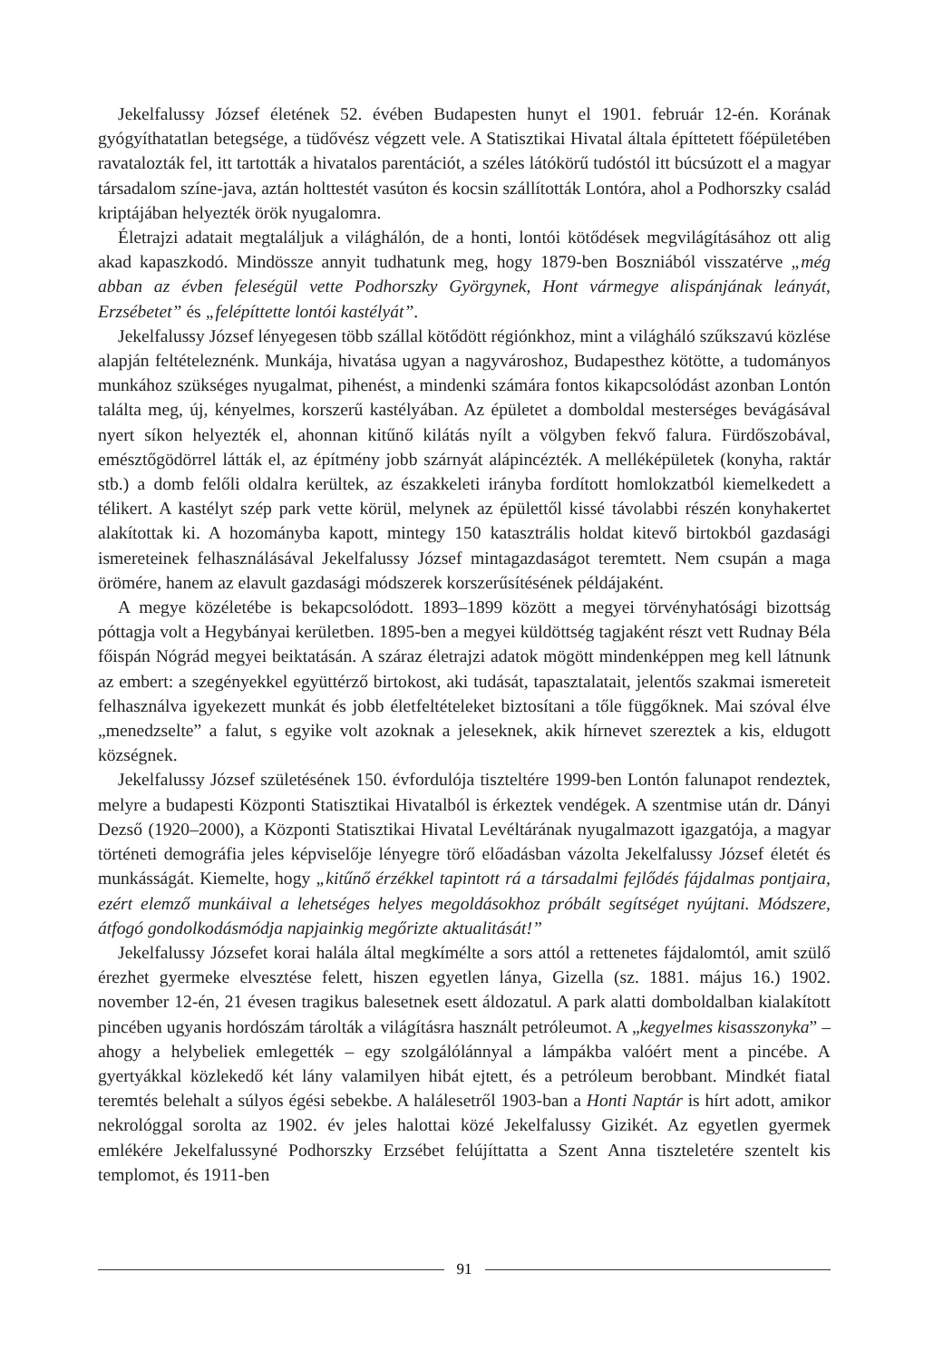Jekelfalussy József életének 52. évében Budapesten hunyt el 1901. február 12-én. Korának gyógyíthatatlan betegsége, a tüdővész végzett vele. A Statisztikai Hivatal általa építtetett főépületében ravatalozták fel, itt tartották a hivatalos parentációt, a széles látókörű tudóstól itt búcsúzott el a magyar társadalom színe-java, aztán holttestét vasúton és kocsin szállították Lontóra, ahol a Podhorszky család kriptájában helyezték örök nyugalomra.
Életrajzi adatait megtaláljuk a világhálón, de a honti, lontói kötődések megvilágításához ott alig akad kapaszkodó. Mindössze annyit tudhatunk meg, hogy 1879-ben Boszniából visszatérve „még abban az évben feleségül vette Podhorszky Györgynek, Hont vármegye alispánjának leányát, Erzsébetet” és „felépíttette lontói kastélyát”.
Jekelfalussy József lényegesen több szállal kötődött régiónkhoz, mint a világháló szűkszavú közlése alapján feltételeznénk. Munkája, hivatása ugyan a nagyvároshoz, Budapesthez kötötte, a tudományos munkához szükséges nyugalmat, pihenést, a mindenki számára fontos kikapcsolódást azonban Lontón találta meg, új, kényelmes, korszerű kastélyában. Az épületet a domboldal mesterséges bevágásával nyert síkon helyezték el, ahonnan kitűnő kilátás nyílt a völgyben fekvő falura. Fürdőszobával, emésztőgödörrel látták el, az építmény jobb szárnyát alápincézték. A melléképületek (konyha, raktár stb.) a domb felőli oldalra kerültek, az északkeleti irányba fordított homlokzatból kiemelkedett a télikert. A kastélyt szép park vette körül, melynek az épülettől kissé távolabbi részén konyhakertet alakítottak ki. A hozományba kapott, mintegy 150 katasztrális holdat kitevő birtokból gazdasági ismereteinek felhasználásával Jekelfalussy József mintagazdaságot teremtett. Nem csupán a maga örömére, hanem az elavult gazdasági módszerek korszerűsítésének példájaként.
A megye közéletébe is bekapcsolódott. 1893–1899 között a megyei törvényhatósági bizottság póttagja volt a Hegybányai kerületben. 1895-ben a megyei küldöttség tagjaként részt vett Rudnay Béla főispán Nógrád megyei beiktatásán. A száraz életrajzi adatok mögött mindenképpen meg kell látnunk az embert: a szegényekkel együttérző birtokost, aki tudását, tapasztalatait, jelentős szakmai ismereteit felhasználva igyekezett munkát és jobb életfeltételeket biztosítani a tőle függőknek. Mai szóval élve „menedzselte” a falut, s egyike volt azoknak a jeleseknek, akik hírnevet szereztek a kis, eldugott községnek.
Jekelfalussy József születésének 150. évfordulója tiszteltére 1999-ben Lontón falunapot rendeztek, melyre a budapesti Központi Statisztikai Hivatalból is érkeztek vendégek. A szentmise után dr. Dányi Dezső (1920–2000), a Központi Statisztikai Hivatal Levéltárának nyugalmazott igazgatója, a magyar történeti demográfia jeles képviselője lényegre törő előadásban vázolta Jekelfalussy József életét és munkásságát. Kiemelte, hogy „kitűnő érzékkel tapintott rá a társadalmi fejlődés fájdalmas pontjaira, ezért elemző munkáival a lehetséges helyes megoldásokhoz próbált segítséget nyújtani. Módszere, átfogó gondolkodásmódja napjainkig megőrizte aktualitását!”
Jekelfalussy Józsefet korai halála által megkímélte a sors attól a rettenetes fájdalomtól, amit szülő érezhet gyermeke elvesztése felett, hiszen egyetlen lánya, Gizella (sz. 1881. május 16.) 1902. november 12-én, 21 évesen tragikus balesetnek esett áldozatul. A park alatti domboldalban kialakított pincében ugyanis hordószám tárolták a világításra használt petróleumot. A „kegyelmes kisasszonyka” – ahogy a helybeliek emlegették – egy szolgálólánnyal a lámpákba valóért ment a pincébe. A gyertyákkal közlekedő két lány valamilyen hibát ejtett, és a petróleum berobbant. Mindkét fiatal teremtés belehalt a súlyos égési sebekbe. A halálesetről 1903-ban a Honti Naptár is hírt adott, amikor nekrológgal sorolta az 1902. év jeles halottai közé Jekelfalussy Gizikét. Az egyetlen gyermek emlékére Jekelfalussyné Podhorszky Erzsébet felújíttatta a Szent Anna tiszteletére szentelt kis templomot, és 1911-ben
91